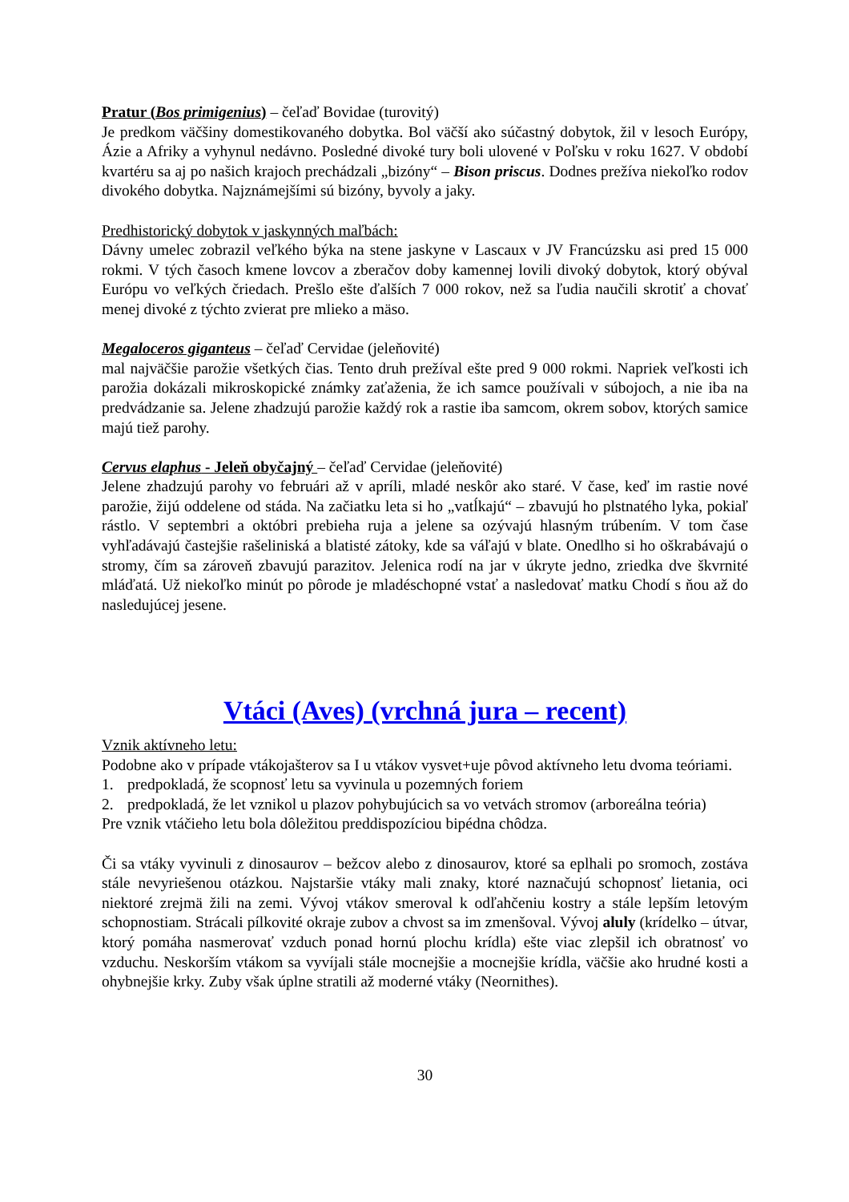Pratur (Bos primigenius) – čeľaď Bovidae (turovitý)
Je predkom väčšiny domestikovaného dobytka. Bol väčší ako súčastný dobytok, žil v lesoch Európy, Ázie a Afriky a vyhynul nedávno. Posledné divoké tury boli ulovené v Poľsku v roku 1627. V období kvartéru sa aj po našich krajoch prechádzali „bizóny“ – Bison priscus. Dodnes prežíva niekoľko rodov divokého dobytka. Najznámejšími sú bizóny, byvoly a jaky.
Predhistorický dobytok v jaskynných maľbách:
Dávny umelec zobrazil veľkého býka na stene jaskyne v Lascaux v JV Francúzsku asi pred 15 000 rokmi. V tých časoch kmene lovcov a zberačov doby kamennej lovili divoký dobytok, ktorý obýval Európu vo veľkých čriedach. Prešlo ešte ďalších 7 000 rokov, než sa ľudia naučili skrotiť a chovať menej divoké z týchto zvierat pre mlieko a mäso.
Megaloceros giganteus – čeľaď Cervidae (jeleňovité)
mal najväčšie parožie všetkých čias. Tento druh prežíval ešte pred 9 000 rokmi. Napriek veľkosti ich parožia dokázali mikroskopické známky zaťaženia, že ich samce používali v súbojoch, a nie iba na predvádzanie sa. Jelene zhadzujú parožie každý rok a rastie iba samcom, okrem sobov, ktorých samice majú tiež parohy.
Cervus elaphus - Jeleň obyčajný – čeľaď Cervidae (jeleňovité)
Jelene zhadzujú parohy vo februári až v apríli, mladé neskôr ako staré. V čase, keď im rastie nové parožie, žijú oddelene od stáda. Na začiatku leta si ho „vatĺkajú“ – zbavujú ho plstnatého lyka, pokiaľ rástlo. V septembri a októbri prebieha ruja a jelene sa ozývajú hlasným trúbením. V tom čase vyhľadávajú častejšie rašeliniská a blatisté zátoky, kde sa váľajú v blate. Onedlho si ho oškrabávajú o stromy, čím sa zároveň zbavujú parazitov. Jelenica rodí na jar v úkryte jedno, zriedka dve škvrnité mláďatá. Už niekoľko minút po pôrode je mladéschopné vstať a nasledovať matku Chodí s ňou až do nasledujúcej jesene.
Vtáci (Aves) (vrchná jura – recent)
Vznik aktívneho letu:
Podobne ako v prípade vtákojašterov sa I u vtákov vysvet+uje pôvod aktívneho letu dvoma teóriami.
1. predpokladá, že scopnosť letu sa vyvinula u pozemných foriem
2. predpokladá, že let vznikol u plazov pohybujúcich sa vo vetvách stromov (arboreálna teória)
Pre vznik vtáčieho letu bola dôležitou preddispozíciou bipédna chôdza.
Či sa vtáky vyvinuli z dinosaurov – bežcov alebo z dinosaurov, ktoré sa eplhali po sromoch, zostáva stále nevyriešenou otázkou. Najstaršie vtáky mali znaky, ktoré naznačujú schopnosť lietania, oci niektoré zrejmä žili na zemi. Vývoj vtákov smeroval k odľahčeniu kostry a stále lepším letovým schopnostiam. Strácali pílkovité okraje zubov a chvost sa im zmenšoval. Vývoj aluly (krídelko – útvar, ktorý pomáha nasmerovať vzduch ponad hornú plochu krídla) ešte viac zlepšil ich obratnosť vo vzduchu. Neskorším vtákom sa vyvíjali stále mocnejšie a mocnejšie krídla, väčšie ako hrudné kosti a ohybnejšie krky. Zuby však úplne stratili až moderné vtáky (Neornithes).
30